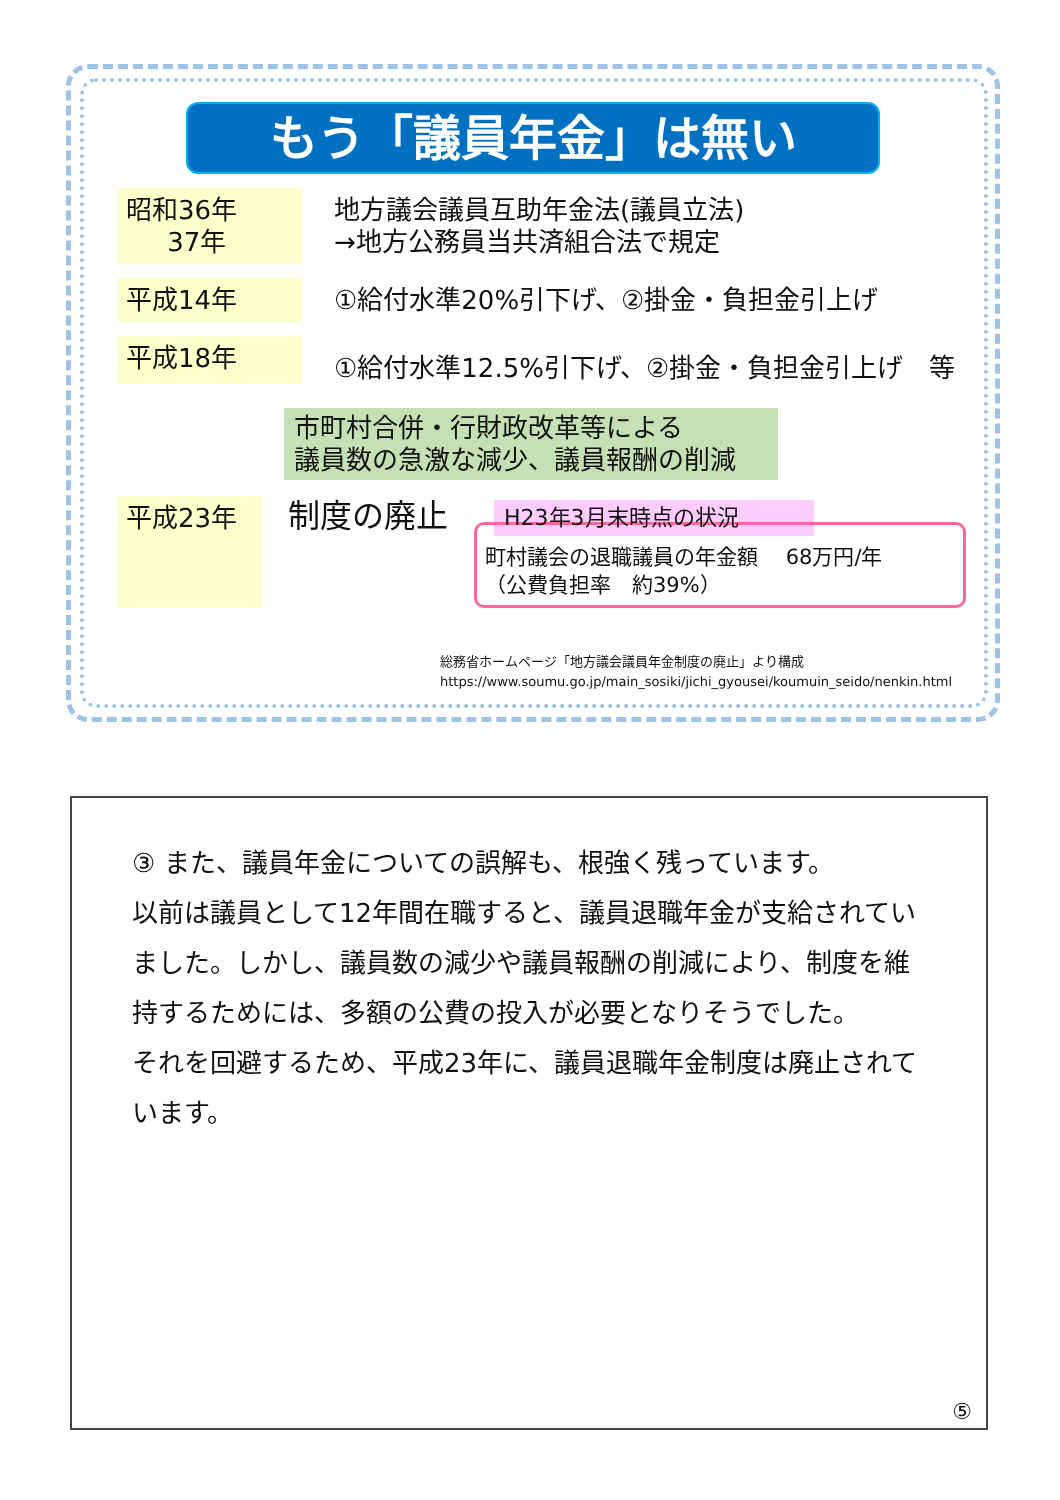もう「議員年金」は無い
昭和36年
37年
地方議会議員互助年金法(議員立法)
→地方公務員当共済組合法で規定
平成14年 ①給付水準20%引下げ、②掛金・負担金引上げ
平成18年
①給付水準12.5%引下げ、②掛金・負担金引上げ　等
市町村合併・行財政改革等による
議員数の急激な減少、議員報酬の削減
平成23年
制度の廃止
H23年3月末時点の状況
町村議会の退職議員の年金額　 68万円/年
（公費負担率　約39%）
総務省ホームページ「地方議会議員年金制度の廃止」より構成
https://www.soumu.go.jp/main_sosiki/jichi_gyousei/koumuin_seido/nenkin.html
③ また、議員年金についての誤解も、根強く残っています。
以前は議員として12年間在職すると、議員退職年金が支給されていました。しかし、議員数の減少や議員報酬の削減により、制度を維持するためには、多額の公費の投入が必要となりそうでした。
それを回避するため、平成23年に、議員退職年金制度は廃止されています。
⑤